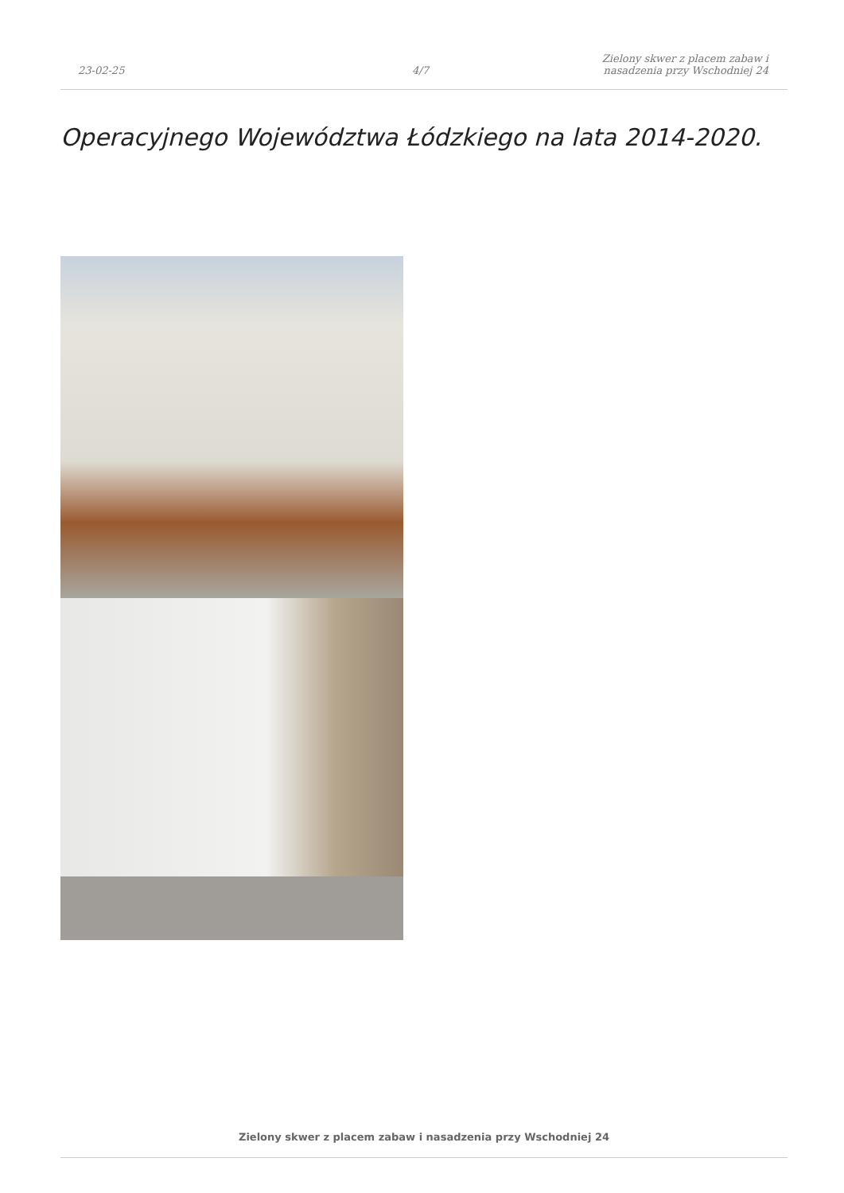23-02-25
4/7
Zielony skwer z placem zabaw i
nasadzenia przy Wschodniej 24
Operacyjnego Województwa Łódzkiego na lata 2014-2020.
Zielony skwer z placem zabaw i nasadzenia przy Wschodniej 24